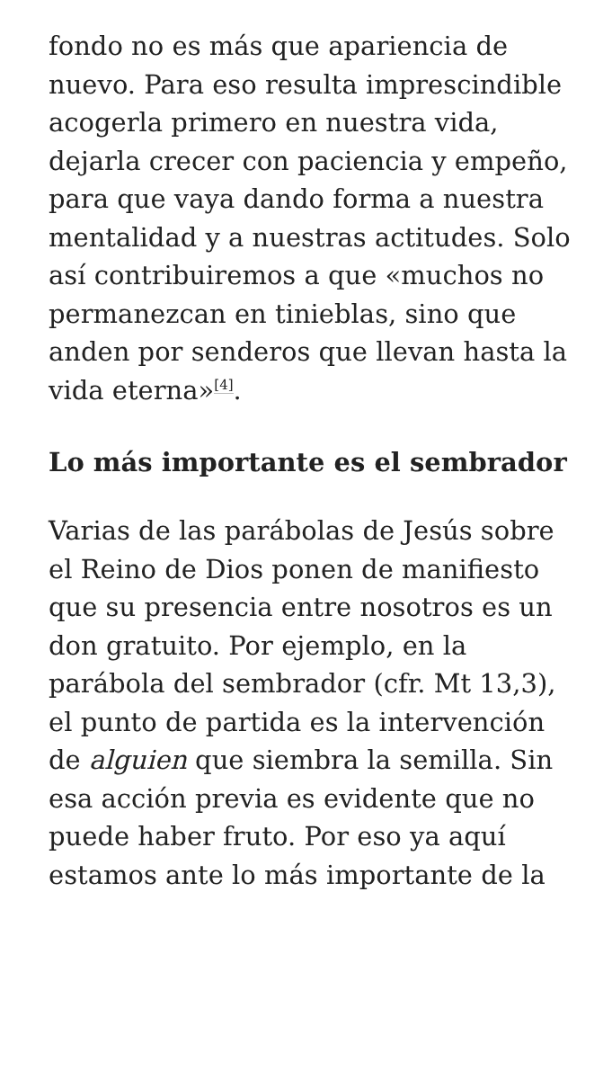fondo no es más que apariencia de nuevo. Para eso resulta imprescindible acogerla primero en nuestra vida, dejarla crecer con paciencia y empeño, para que vaya dando forma a nuestra mentalidad y a nuestras actitudes. Solo así contribuiremos a que «muchos no permanezcan en tinieblas, sino que anden por senderos que llevan hasta la vida eterna»<sup>[4]</sup>.
Lo más importante es el sembrador
Varias de las parábolas de Jesús sobre el Reino de Dios ponen de manifiesto que su presencia entre nosotros es un don gratuito. Por ejemplo, en la parábola del sembrador (cfr. Mt 13,3), el punto de partida es la intervención de alguien que siembra la semilla. Sin esa acción previa es evidente que no puede haber fruto. Por eso ya aquí estamos ante lo más importante de la